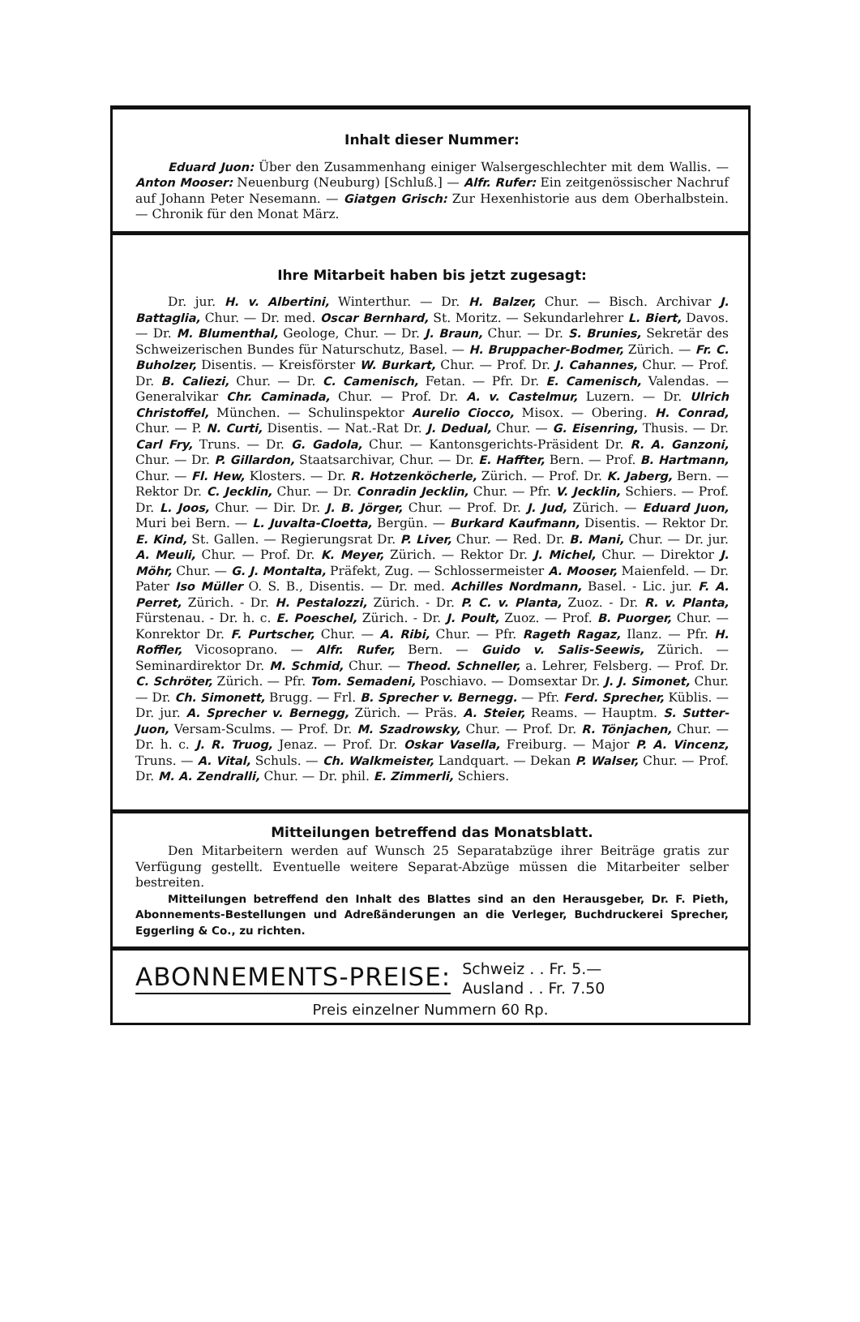Inhalt dieser Nummer:
Eduard Juon: Über den Zusammenhang einiger Walsergeschlechter mit dem Wallis. — Anton Mooser: Neuenburg (Neuburg) [Schluß.] — Alfr. Rufer: Ein zeitgenössischer Nachruf auf Johann Peter Nesemann. — Giatgen Grisch: Zur Hexenhistorie aus dem Oberhalbstein. — Chronik für den Monat März.
Ihre Mitarbeit haben bis jetzt zugesagt:
Dr. jur. H. v. Albertini, Winterthur. — Dr. H. Balzer, Chur. — Bisch. Archivar J. Battaglia, Chur. — Dr. med. Oscar Bernhard, St. Moritz. — Sekundarlehrer L. Biert, Davos. — Dr. M. Blumenthal, Geologe, Chur. — Dr. J. Braun, Chur. — Dr. S. Brunies, Sekretär des Schweizerischen Bundes für Naturschutz, Basel. — H. Bruppacher-Bodmer, Zürich. — Fr. C. Buholzer, Disentis. — Kreisförster W. Burkart, Chur. — Prof. Dr. J. Cahannes, Chur. — Prof. Dr. B. Caliezi, Chur. — Dr. C. Camenisch, Fetan. — Pfr. Dr. E. Camenisch, Valendas. — Generalvikar Chr. Caminada, Chur. — Prof. Dr. A. v. Castelmur, Luzern. — Dr. Ulrich Christoffel, München. — Schulinspektor Aurelio Ciocco, Misox. — Obering. H. Conrad, Chur. — P. N. Curti, Disentis. — Nat.-Rat Dr. J. Dedual, Chur. — G. Eisenring, Thusis. — Dr. Carl Fry, Truns. — Dr. G. Gadola, Chur. — Kantonsgerichts-Präsident Dr. R. A. Ganzoni, Chur. — Dr. P. Gillardon, Staatsarchivar, Chur. — Dr. E. Haffter, Bern. — Prof. B. Hartmann, Chur. — Fl. Hew, Klosters. — Dr. R. Hotzenköcherle, Zürich. — Prof. Dr. K. Jaberg, Bern. — Rektor Dr. C. Jecklin, Chur. — Dr. Conradin Jecklin, Chur. — Pfr. V. Jecklin, Schiers. — Prof. Dr. L. Joos, Chur. — Dir. Dr. J. B. Jörger, Chur. — Prof. Dr. J. Jud, Zürich. — Eduard Juon, Muri bei Bern. — L. Juvalta-Cloetta, Bergün. — Burkard Kaufmann, Disentis. — Rektor Dr. E. Kind, St. Gallen. — Regierungsrat Dr. P. Liver, Chur. — Red. Dr. B. Mani, Chur. — Dr. jur. A. Meuli, Chur. — Prof. Dr. K. Meyer, Zürich. — Rektor Dr. J. Michel, Chur. — Direktor J. Möhr, Chur. — G. J. Montalta, Präfekt, Zug. — Schlossermeister A. Mooser, Maienfeld. — Dr. Pater Iso Müller O. S. B., Disentis. — Dr. med. Achilles Nordmann, Basel. - Lic. jur. F. A. Perret, Zürich. - Dr. H. Pestalozzi, Zürich. - Dr. P. C. v. Planta, Zuoz. - Dr. R. v. Planta, Fürstenau. - Dr. h. c. E. Poeschel, Zürich. - Dr. J. Poult, Zuoz. — Prof. B. Puorger, Chur. — Konrektor Dr. F. Purtscher, Chur. — A. Ribi, Chur. — Pfr. Rageth Ragaz, Ilanz. — Pfr. H. Roffler, Vicosoprano. — Alfr. Rufer, Bern. — Guido v. Salis-Seewis, Zürich. — Seminardirektor Dr. M. Schmid, Chur. — Theod. Schneller, a. Lehrer, Felsberg. — Prof. Dr. C. Schröter, Zürich. — Pfr. Tom. Semadeni, Poschiavo. — Domsextar Dr. J. J. Simonet, Chur. — Dr. Ch. Simonett, Brugg. — Frl. B. Sprecher v. Bernegg. — Pfr. Ferd. Sprecher, Küblis. — Dr. jur. A. Sprecher v. Bernegg, Zürich. — Präs. A. Steier, Reams. — Hauptm. S. Sutter-Juon, Versam-Sculms. — Prof. Dr. M. Szadrowsky, Chur. — Prof. Dr. R. Tönjachen, Chur. — Dr. h. c. J. R. Truog, Jenaz. — Prof. Dr. Oskar Vasella, Freiburg. — Major P. A. Vincenz, Truns. — A. Vital, Schuls. — Ch. Walkmeister, Landquart. — Dekan P. Walser, Chur. — Prof. Dr. M. A. Zendralli, Chur. — Dr. phil. E. Zimmerli, Schiers.
Mitteilungen betreffend das Monatsblatt.
Den Mitarbeitern werden auf Wunsch 25 Separatabzüge ihrer Beiträge gratis zur Verfügung gestellt. Eventuelle weitere Separat-Abzüge müssen die Mitarbeiter selber bestreiten.
Mitteilungen betreffend den Inhalt des Blattes sind an den Herausgeber, Dr. F. Pieth, Abonnements-Bestellungen und Adreßänderungen an die Verleger, Buchdruckerei Sprecher, Eggerling & Co., zu richten.
ABONNEMENTS-PREISE:
Schweiz . . Fr. 5.—
Ausland . . Fr. 7.50
Preis einzelner Nummern 60 Rp.